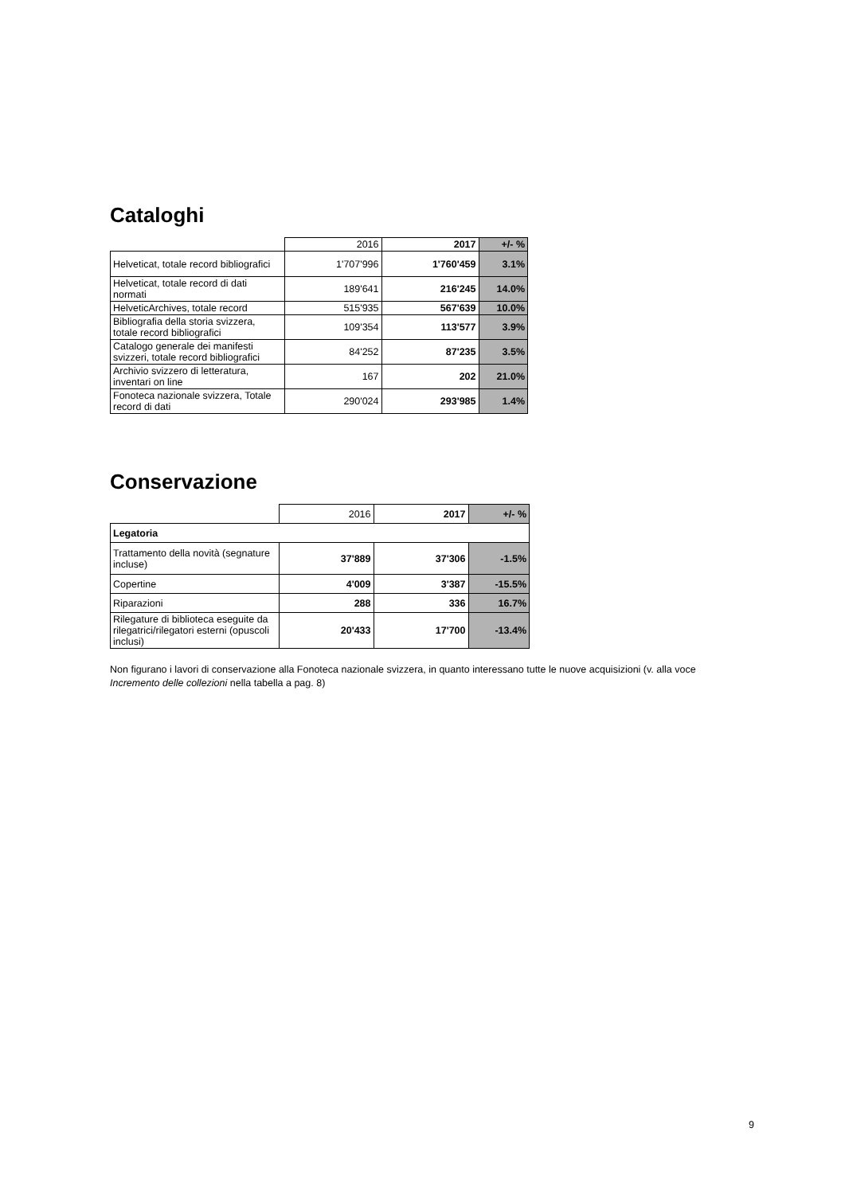Cataloghi
| | 2016 | 2017 | +/- % |
| --- | --- | --- | --- |
| Helveticat, totale record bibliografici | 1'707'996 | 1'760'459 | 3.1% |
| Helveticat, totale record di dati normati | 189'641 | 216'245 | 14.0% |
| HelveticArchives, totale record | 515'935 | 567'639 | 10.0% |
| Bibliografia della storia svizzera, totale record bibliografici | 109'354 | 113'577 | 3.9% |
| Catalogo generale dei manifesti svizzeri, totale record bibliografici | 84'252 | 87'235 | 3.5% |
| Archivio svizzero di letteratura, inventari on line | 167 | 202 | 21.0% |
| Fonoteca nazionale svizzera, Totale record di dati | 290'024 | 293'985 | 1.4% |
Conservazione
| | 2016 | 2017 | +/- % |
| --- | --- | --- | --- |
| Legatoria | | | |
| Trattamento della novità (segnature incluse) | 37'889 | 37'306 | -1.5% |
| Copertine | 4'009 | 3'387 | -15.5% |
| Riparazioni | 288 | 336 | 16.7% |
| Rilegature di biblioteca eseguite da rilegatrici/rilegatori esterni (opuscoli inclusi) | 20'433 | 17'700 | -13.4% |
Non figurano i lavori di conservazione alla Fonoteca nazionale svizzera, in quanto interessano tutte le nuove acquisizioni (v. alla voce Incremento delle collezioni nella tabella a pag. 8)
9